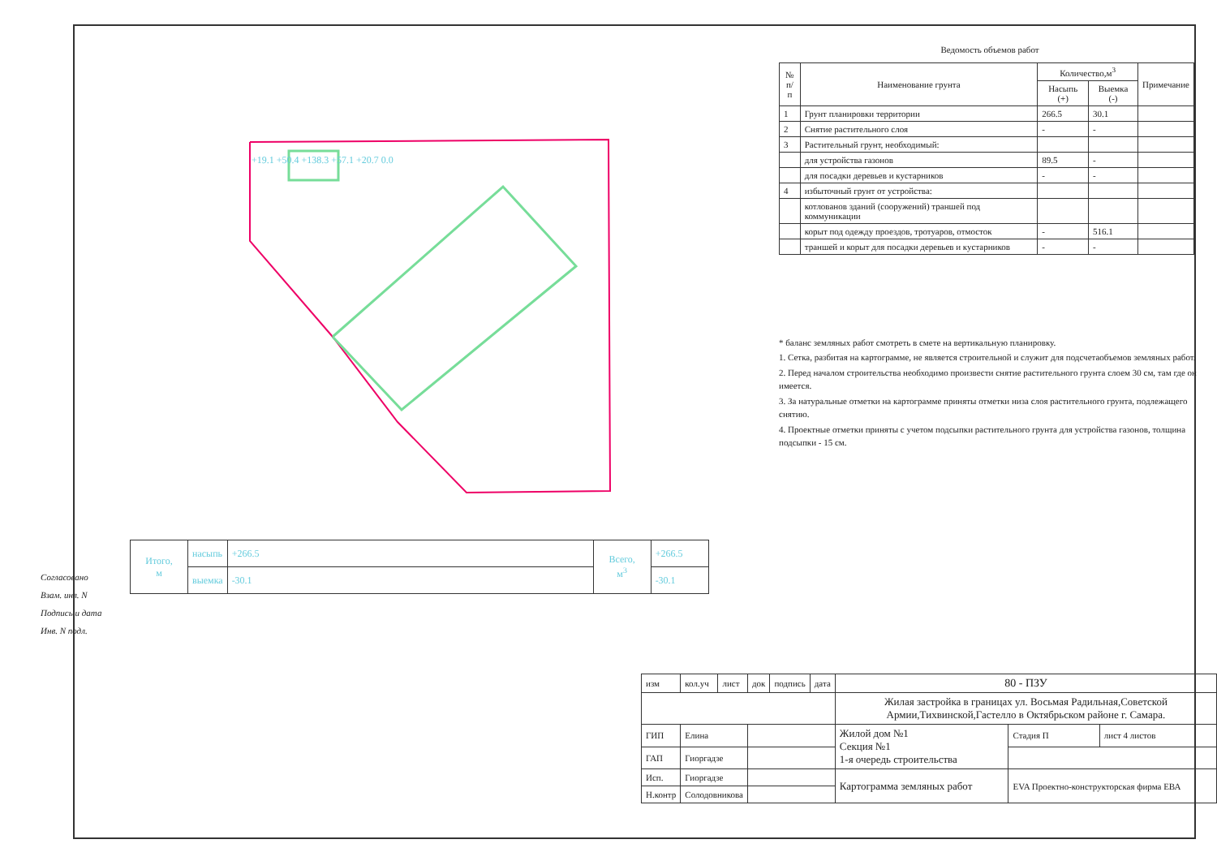Ведомость объемов работ
| № п/п | Наименование грунта | Количество,м<sup>3</sup> | | Примечание |
| --- | --- | --- | --- | --- |
| | | Насыпь (+) | Выемка (-) | |
| 1 | Грунт планировки территории | 266.5 | 30.1 | |
| 2 | Снятие растительного слоя | - | - | |
| 3 | Растительный грунт, необходимый: | | | |
| | для устройства газонов | 89.5 | - | |
| | для посадки деревьев и кустарников | - | - | |
| 4 | избыточный грунт от устройства: | | | |
| | котлованов зданий (сооружений) траншей под коммуникации | | | |
| | корыт под одежду проездов, тротуаров, отмосток | - | 516.1 | |
| | траншей и корыт для посадки деревьев и кустарников | - | - | |
* баланс земляных работ смотреть в смете на вертикальную планировку.
1. Сетка, разбитая на картограмме, не является строительной и служит для подсчетаобъемов земляных работ.
2. Перед началом строительства необходимо произвести снятие растительного грунта слоем 30 см, там где он имеется.
3. За натуральные отметки на картограмме приняты отметки низа слоя растительного грунта, подлежащего снятию.
4. Проектные отметки приняты с учетом подсыпки растительного грунта для устройства газонов, толщина подсыпки - 15 см.
+19.1 +50.4 +138.3 +57.1 +20.7 0.0
| Итого, м | насыпь | +266.5 | Всего, м<sup>3</sup> | +266.5 |
| | выемка | -30.1 | | -30.1 |
| изм | кол.уч | лист | док | подпись | дата | 80 - ПЗУ | | |
| | | | | | | Жилая застройка в границах ул. Восьмая Радильная,Советской Армии,Тихвинской,Гастелло в Октябрьском районе г. Самара. | | |
| ГИП | Елина | | | | | Жилой дом №1 Секция №1 1-я очередь строительства | Стадия П | лист 4 листов |
| ГАП | Гиоргадзе | | | | | | | |
| Исп. | Гиоргадзе | | | | | Картограмма земляных работ | EVA Проектно-конструкторская фирма ЕВА | |
| Н.контр | Солодовникова | | | | | | | |
Согласовано
Взам. инв. N
Подпись и дата
Инв. N подл.